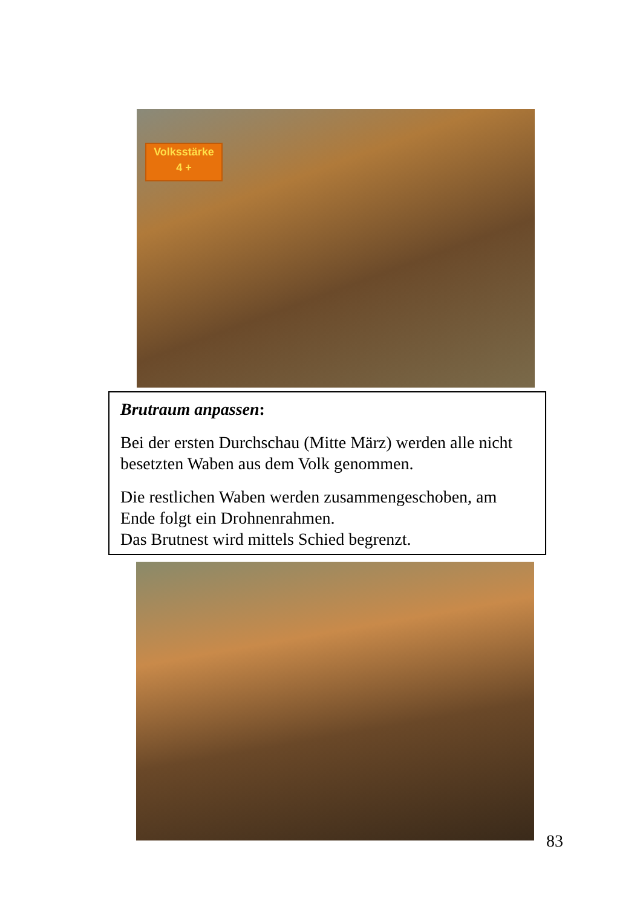Volksstärke
4 +
Brutraum anpassen:
Bei der ersten Durchschau (Mitte März) werden alle nicht besetzten Waben aus dem Volk genommen.
Die restlichen Waben werden zusammengeschoben, am Ende folgt ein Drohnenrahmen.
Das Brutnest wird mittels Schied begrenzt.
83